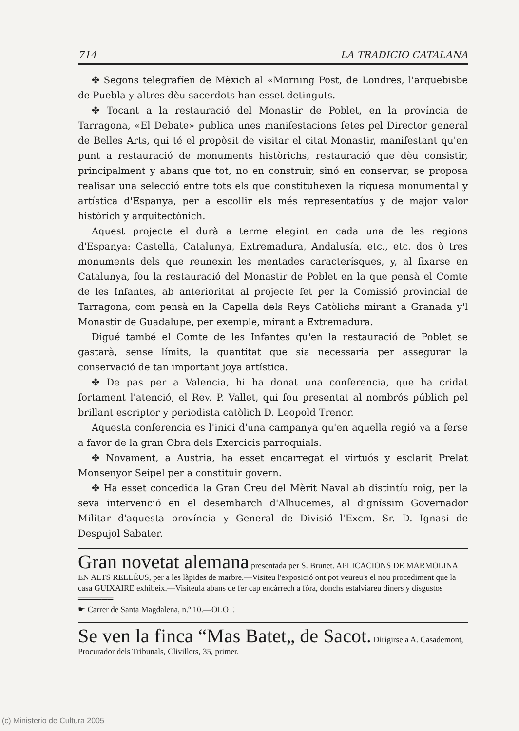714 LA TRADICIO CATALANA
✤ Segons telegrafíen de Mèxich al «Morning Post, de Londres, l'arquebisbe de Puebla y altres dèu sacerdots han esset detinguts.
✤ Tocant a la restauració del Monastir de Poblet, en la província de Tarragona, «El Debate» publica unes manifestacions fetes pel Director general de Belles Arts, qui té el propòsit de visitar el citat Monastir, manifestant qu'en punt a restauració de monuments històrichs, restauració que dèu consistir, principalment y abans que tot, no en construir, sinó en conservar, se proposa realisar una selecció entre tots els que constituhexen la riquesa monumental y artística d'Espanya, per a escollir els més representatíus y de major valor històrich y arquitectònich.
Aquest projecte el durà a terme elegint en cada una de les regions d'Espanya: Castella, Catalunya, Extremadura, Andalusía, etc., etc. dos ò tres monuments dels que reunexin les mentades caracterísques, y, al fixarse en Catalunya, fou la restauració del Monastir de Poblet en la que pensà el Comte de les Infantes, ab anterioritat al projecte fet per la Comissió provincial de Tarragona, com pensà en la Capella dels Reys Catòlichs mirant a Granada y'l Monastir de Guadalupe, per exemple, mirant a Extremadura.
Digué també el Comte de les Infantes qu'en la restauració de Poblet se gastarà, sense límits, la quantitat que sia necessaria per assegurar la conservació de tan important joya artística.
✤ De pas per a Valencia, hi ha donat una conferencia, que ha cridat fortament l'atenció, el Rev. P. Vallet, qui fou presentat al nombrós públich pel brillant escriptor y periodista catòlich D. Leopold Trenor.
Aquesta conferencia es l'inici d'una campanya qu'en aquella regió va a ferse a favor de la gran Obra dels Exercicis parroquials.
✤ Novament, a Austria, ha esset encarregat el virtuós y esclarit Prelat Monsenyor Seipel per a constituir govern.
✤ Ha esset concedida la Gran Creu del Mèrit Naval ab distintíu roig, per la seva intervenció en el desembarch d'Alhucemes, al digníssim Governador Militar d'aquesta província y General de Divisió l'Excm. Sr. D. Ignasi de Despujol Sabater.
Gran novetat alemana presentada per S. Brunet. APLICACIONS DE MARMOLINA EN ALTS RELLÉUS, per a les làpides de marbre.—Visiteu l'exposició ont pot veureu's el nou procediment que la casa GUIXAIRE exhibeix.—Visiteula abans de fer cap encàrrech a fòra, donchs estalviareu diners y disgustos ══════
☛ Carrer de Santa Magdalena, n.º 10.—OLOT.
Se ven la finca “Mas Batet„ de Sacot. Dirigirse a A. Casademont, Procurador dels Tribunals, Clivillers, 35, primer.
(c) Ministerio de Cultura 2005